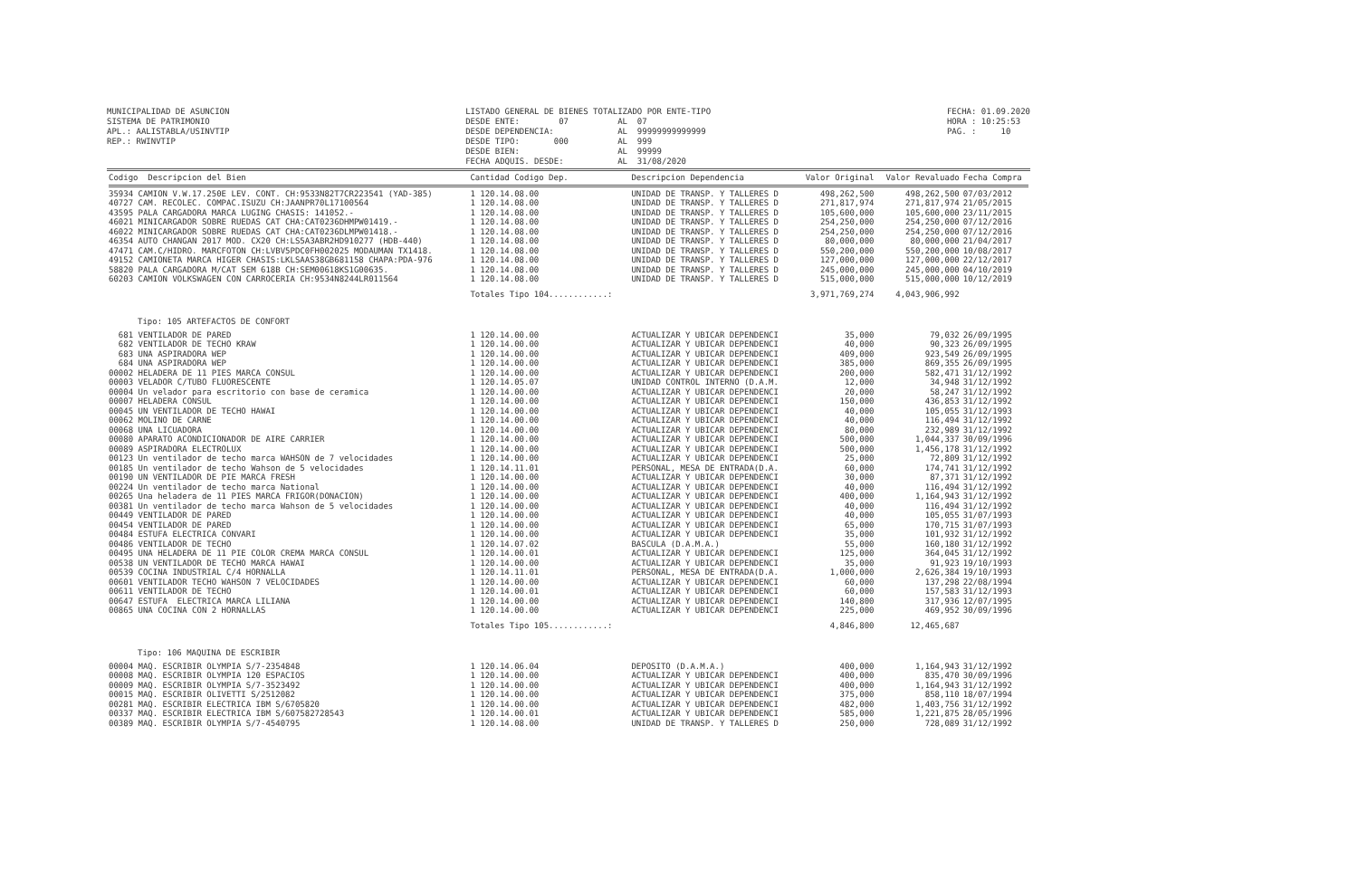MUNICIPALIDAD DE ASUNCION SISTEMA DE PATRIMONIO APL.: AALISTABLA/USINVTIP REP.: RWINVTIP
LISTADO GENERAL DE BIENES TOTALIZADO POR ENTE-TIPO DESDE ENTE: 07 AL 07 DESDE DEPENDENCIA: AL 99999999999999 DESDE TIPO: 000 AL 999 DESDE BIEN: AL 99999 FECHA ADQUIS. DESDE: AL 31/08/2020
FECHA: 01.09.2020 HORA : 10:25:53 PAG. : 10
| Codigo Descripcion del Bien | Cantidad Codigo Dep. | Descripcion Dependencia | Valor Original | Valor Revaluado | Fecha Compra |
| --- | --- | --- | --- | --- | --- |
| 35934 CAMION V.W.17.250E LEV. CONT. CH:9533N82T7CR223541 (YAD-385) | 1 120.14.08.00 | UNIDAD DE TRANSP. Y TALLERES D | 498,262,500 | 498,262,500 | 07/03/2012 |
| 40727 CAM. RECOLEC. COMPAC.ISUZU CH:JAANPR70L17100564 | 1 120.14.08.00 | UNIDAD DE TRANSP. Y TALLERES D | 271,817,974 | 271,817,974 | 21/05/2015 |
| 43595 PALA CARGADORA MARCA LUGING CHASIS: 141052.- | 1 120.14.08.00 | UNIDAD DE TRANSP. Y TALLERES D | 105,600,000 | 105,600,000 | 23/11/2015 |
| 46021 MINICARGADOR SOBRE RUEDAS CAT CHA:CAT0236DHMPW01419.- | 1 120.14.08.00 | UNIDAD DE TRANSP. Y TALLERES D | 254,250,000 | 254,250,000 | 07/12/2016 |
| 46022 MINICARGADOR SOBRE RUEDAS CAT CHA:CAT0236DLMPW01418.- | 1 120.14.08.00 | UNIDAD DE TRANSP. Y TALLERES D | 254,250,000 | 254,250,000 | 07/12/2016 |
| 46354 AUTO CHANGAN 2017 MOD. CX20 CH:LS5A3ABR2HD910277 (HDB-440) | 1 120.14.08.00 | UNIDAD DE TRANSP. Y TALLERES D | 80,000,000 | 80,000,000 | 21/04/2017 |
| 47471 CAM.C/HIDRO. MARCFOTON CH:LVBV5PDC0FH002025 MODAUMAN TX1418. | 1 120.14.08.00 | UNIDAD DE TRANSP. Y TALLERES D | 550,200,000 | 550,200,000 | 10/08/2017 |
| 49152 CAMIONETA MARCA HIGER CHASIS:LKLSAAS38GB681158 CHAPA:PDA-976 | 1 120.14.08.00 | UNIDAD DE TRANSP. Y TALLERES D | 127,000,000 | 127,000,000 | 22/12/2017 |
| 58820 PALA CARGADORA M/CAT SEM 618B CH:SEM00618KS1G00635. | 1 120.14.08.00 | UNIDAD DE TRANSP. Y TALLERES D | 245,000,000 | 245,000,000 | 04/10/2019 |
| 60203 CAMION VOLKSWAGEN CON CARROCERIA CH:9534N8244LR011564 | 1 120.14.08.00 | UNIDAD DE TRANSP. Y TALLERES D | 515,000,000 | 515,000,000 | 10/12/2019 |
| | Totales Tipo 104............: | | 3,971,769,274 | 4,043,906,992 | |
| Tipo: 105 ARTEFACTOS DE CONFORT | | | | | |
| 681 VENTILADOR DE PARED | 1 120.14.00.00 | ACTUALIZAR Y UBICAR DEPENDENCI | 35,000 | 79,032 | 26/09/1995 |
| 682 VENTILADOR DE TECHO KRAW | 1 120.14.00.00 | ACTUALIZAR Y UBICAR DEPENDENCI | 40,000 | 90,323 | 26/09/1995 |
| 683 UNA ASPIRADORA WEP | 1 120.14.00.00 | ACTUALIZAR Y UBICAR DEPENDENCI | 409,000 | 923,549 | 26/09/1995 |
| 684 UNA ASPIRADORA WEP | 1 120.14.00.00 | ACTUALIZAR Y UBICAR DEPENDENCI | 385,000 | 869,355 | 26/09/1995 |
| 00002 HELADERA DE 11 PIES MARCA CONSUL | 1 120.14.00.00 | ACTUALIZAR Y UBICAR DEPENDENCI | 200,000 | 582,471 | 31/12/1992 |
| 00003 VELADOR C/TUBO FLUORESCENTE | 1 120.14.05.07 | UNIDAD CONTROL INTERNO (D.A.M. | 12,000 | 34,948 | 31/12/1992 |
| 00004 Un velador para escritorio con base de ceramica | 1 120.14.00.00 | ACTUALIZAR Y UBICAR DEPENDENCI | 20,000 | 58,247 | 31/12/1992 |
| 00007 HELADERA CONSUL | 1 120.14.00.00 | ACTUALIZAR Y UBICAR DEPENDENCI | 150,000 | 436,853 | 31/12/1992 |
| 00045 UN VENTILADOR DE TECHO HAWAI | 1 120.14.00.00 | ACTUALIZAR Y UBICAR DEPENDENCI | 40,000 | 105,055 | 31/12/1993 |
| 00062 MOLINO DE CARNE | 1 120.14.00.00 | ACTUALIZAR Y UBICAR DEPENDENCI | 40,000 | 116,494 | 31/12/1992 |
| 00068 UNA LICUADORA | 1 120.14.00.00 | ACTUALIZAR Y UBICAR DEPENDENCI | 80,000 | 232,989 | 31/12/1992 |
| 00080 APARATO ACONDICIONADOR DE AIRE CARRIER | 1 120.14.00.00 | ACTUALIZAR Y UBICAR DEPENDENCI | 500,000 | 1,044,337 | 30/09/1996 |
| 00089 ASPIRADORA ELECTROLUX | 1 120.14.00.00 | ACTUALIZAR Y UBICAR DEPENDENCI | 500,000 | 1,456,178 | 31/12/1992 |
| 00123 Un ventilador de techo marca WAHSON de 7 velocidades | 1 120.14.00.00 | ACTUALIZAR Y UBICAR DEPENDENCI | 25,000 | 72,809 | 31/12/1992 |
| 00185 Un ventilador de techo Wahson de 5 velocidades | 1 120.14.11.01 | PERSONAL, MESA DE ENTRADA(D.A. | 60,000 | 174,741 | 31/12/1992 |
| 00190 UN VENTILADOR DE PIE MARCA FRESH | 1 120.14.00.00 | ACTUALIZAR Y UBICAR DEPENDENCI | 30,000 | 87,371 | 31/12/1992 |
| 00224 Un ventilador de techo marca National | 1 120.14.00.00 | ACTUALIZAR Y UBICAR DEPENDENCI | 40,000 | 116,494 | 31/12/1992 |
| 00265 Una heladera de 11 PIES MARCA FRIGOR(DONACION) | 1 120.14.00.00 | ACTUALIZAR Y UBICAR DEPENDENCI | 400,000 | 1,164,943 | 31/12/1992 |
| 00381 Un ventilador de techo marca Wahson de 5 velocidades | 1 120.14.00.00 | ACTUALIZAR Y UBICAR DEPENDENCI | 40,000 | 116,494 | 31/12/1992 |
| 00449 VENTILADOR DE PARED | 1 120.14.00.00 | ACTUALIZAR Y UBICAR DEPENDENCI | 40,000 | 105,055 | 31/07/1993 |
| 00454 VENTILADOR DE PARED | 1 120.14.00.00 | ACTUALIZAR Y UBICAR DEPENDENCI | 65,000 | 170,715 | 31/07/1993 |
| 00484 ESTUFA ELECTRICA CONVARI | 1 120.14.00.00 | ACTUALIZAR Y UBICAR DEPENDENCI | 35,000 | 101,932 | 31/12/1992 |
| 00486 VENTILADOR DE TECHO | 1 120.14.07.02 | BASCULA (D.A.M.A.) | 55,000 | 160,180 | 31/12/1992 |
| 00495 UNA HELADERA DE 11 PIE COLOR CREMA MARCA CONSUL | 1 120.14.00.01 | ACTUALIZAR Y UBICAR DEPENDENCI | 125,000 | 364,045 | 31/12/1992 |
| 00538 UN VENTILADOR DE TECHO MARCA HAWAI | 1 120.14.00.00 | ACTUALIZAR Y UBICAR DEPENDENCI | 35,000 | 91,923 | 19/10/1993 |
| 00539 COCINA INDUSTRIAL C/4 HORNALLA | 1 120.14.11.01 | PERSONAL, MESA DE ENTRADA(D.A. | 1,000,000 | 2,626,384 | 19/10/1993 |
| 00601 VENTILADOR TECHO WAHSON 7 VELOCIDADES | 1 120.14.00.00 | ACTUALIZAR Y UBICAR DEPENDENCI | 60,000 | 137,298 | 22/08/1994 |
| 00611 VENTILADOR DE TECHO | 1 120.14.00.01 | ACTUALIZAR Y UBICAR DEPENDENCI | 60,000 | 157,583 | 31/12/1993 |
| 00647 ESTUFA ELECTRICA MARCA LILIANA | 1 120.14.00.00 | ACTUALIZAR Y UBICAR DEPENDENCI | 140,800 | 317,936 | 12/07/1995 |
| 00865 UNA COCINA CON 2 HORNALLAS | 1 120.14.00.00 | ACTUALIZAR Y UBICAR DEPENDENCI | 225,000 | 469,952 | 30/09/1996 |
| | Totales Tipo 105............: | | 4,846,800 | 12,465,687 | |
| Tipo: 106 MAQUINA DE ESCRIBIR | | | | | |
| 00004 MAQ. ESCRIBIR OLYMPIA S/7-2354848 | 1 120.14.06.04 | DEPOSITO (D.A.M.A.) | 400,000 | 1,164,943 | 31/12/1992 |
| 00008 MAQ. ESCRIBIR OLYMPIA 120 ESPACIOS | 1 120.14.00.00 | ACTUALIZAR Y UBICAR DEPENDENCI | 400,000 | 835,470 | 30/09/1996 |
| 00009 MAQ. ESCRIBIR OLYMPIA S/7-3523492 | 1 120.14.00.00 | ACTUALIZAR Y UBICAR DEPENDENCI | 400,000 | 1,164,943 | 31/12/1992 |
| 00015 MAQ. ESCRIBIR OLIVETTI S/2512082 | 1 120.14.00.00 | ACTUALIZAR Y UBICAR DEPENDENCI | 375,000 | 858,110 | 18/07/1994 |
| 00281 MAQ. ESCRIBIR ELECTRICA IBM S/6705820 | 1 120.14.00.00 | ACTUALIZAR Y UBICAR DEPENDENCI | 482,000 | 1,403,756 | 31/12/1992 |
| 00337 MAQ. ESCRIBIR ELECTRICA IBM S/607582728543 | 1 120.14.00.01 | ACTUALIZAR Y UBICAR DEPENDENCI | 585,000 | 1,221,875 | 28/05/1996 |
| 00389 MAQ. ESCRIBIR OLYMPIA S/7-4540795 | 1 120.14.08.00 | UNIDAD DE TRANSP. Y TALLERES D | 250,000 | 728,089 | 31/12/1992 |